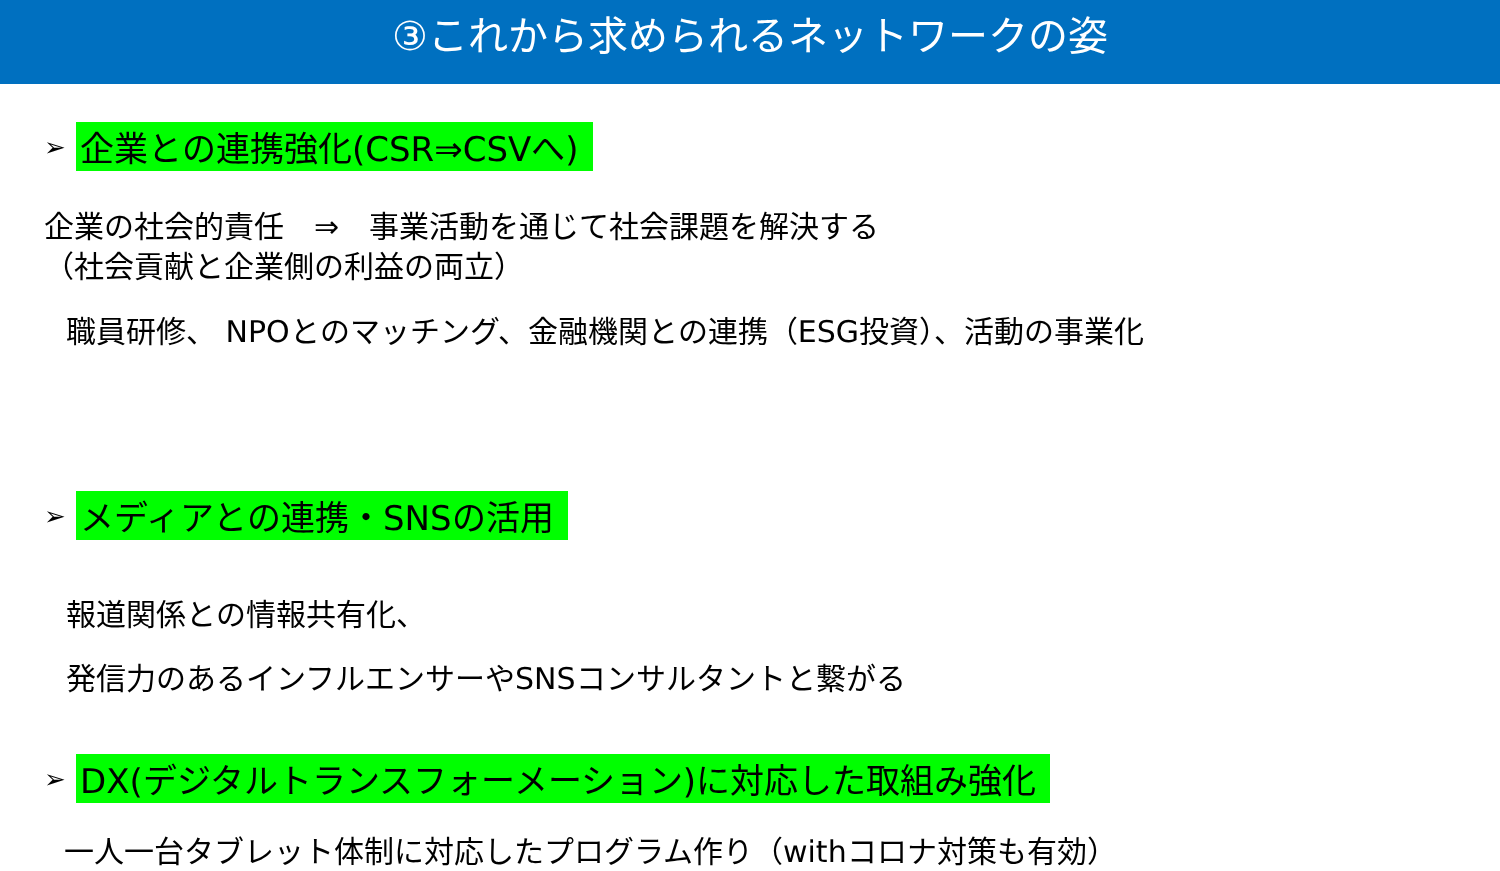③これから求められるネットワークの姿
➢ 企業との連携強化(CSR⇒CSVへ)
企業の社会的責任　⇒　事業活動を通じて社会課題を解決する
（社会貢献と企業側の利益の両立）
職員研修、 NPOとのマッチング、金融機関との連携（ESG投資）、活動の事業化
➢ メディアとの連携・SNSの活用
報道関係との情報共有化、
発信力のあるインフルエンサーやSNSコンサルタントと繋がる
➢ DX(デジタルトランスフォーメーション)に対応した取組み強化
一人一台タブレット体制に対応したプログラム作り（withコロナ対策も有効）